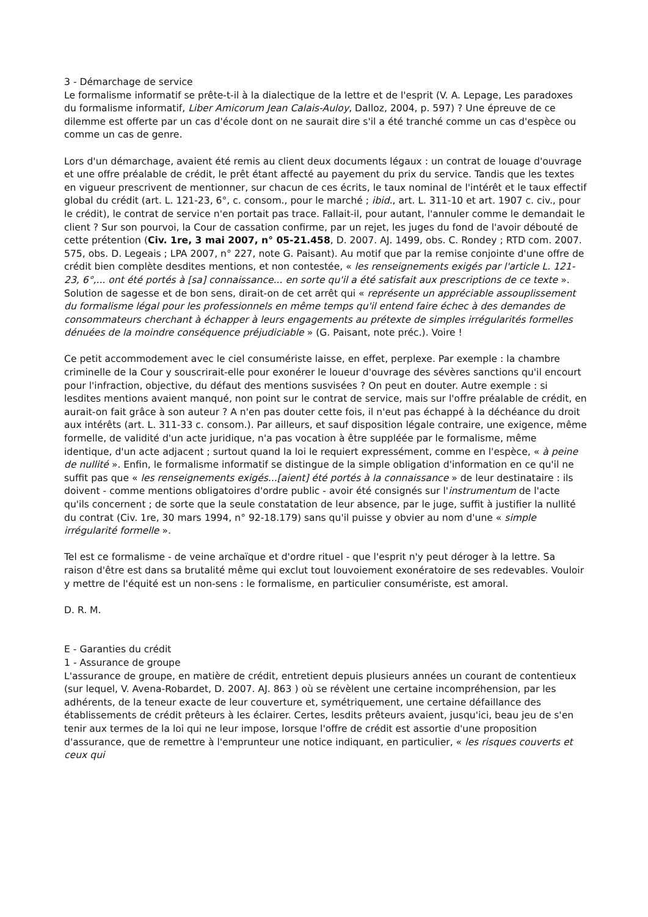3 - Démarchage de service
Le formalisme informatif se prête-t-il à la dialectique de la lettre et de l'esprit (V. A. Lepage, Les paradoxes du formalisme informatif, Liber Amicorum Jean Calais-Auloy, Dalloz, 2004, p. 597) ? Une épreuve de ce dilemme est offerte par un cas d'école dont on ne saurait dire s'il a été tranché comme un cas d'espèce ou comme un cas de genre.
Lors d'un démarchage, avaient été remis au client deux documents légaux : un contrat de louage d'ouvrage et une offre préalable de crédit, le prêt étant affecté au payement du prix du service. Tandis que les textes en vigueur prescrivent de mentionner, sur chacun de ces écrits, le taux nominal de l'intérêt et le taux effectif global du crédit (art. L. 121-23, 6°, c. consom., pour le marché ; ibid., art. L. 311-10 et art. 1907 c. civ., pour le crédit), le contrat de service n'en portait pas trace. Fallait-il, pour autant, l'annuler comme le demandait le client ? Sur son pourvoi, la Cour de cassation confirme, par un rejet, les juges du fond de l'avoir débouté de cette prétention (Civ. 1re, 3 mai 2007, n° 05-21.458, D. 2007. AJ. 1499, obs. C. Rondey ; RTD com. 2007. 575, obs. D. Legeais ; LPA 2007, n° 227, note G. Paisant). Au motif que par la remise conjointe d'une offre de crédit bien complète desdites mentions, et non contestée, « les renseignements exigés par l'article L. 121-23, 6°,... ont été portés à [sa] connaissance... en sorte qu'il a été satisfait aux prescriptions de ce texte ». Solution de sagesse et de bon sens, dirait-on de cet arrêt qui « représente un appréciable assouplissement du formalisme légal pour les professionnels en même temps qu'il entend faire échec à des demandes de consommateurs cherchant à échapper à leurs engagements au prétexte de simples irrégularités formelles dénuées de la moindre conséquence préjudiciable » (G. Paisant, note préc.). Voire !
Ce petit accommodement avec le ciel consumériste laisse, en effet, perplexe. Par exemple : la chambre criminelle de la Cour y souscrirait-elle pour exonérer le loueur d'ouvrage des sévères sanctions qu'il encourt pour l'infraction, objective, du défaut des mentions susvisées ? On peut en douter. Autre exemple : si lesdites mentions avaient manqué, non point sur le contrat de service, mais sur l'offre préalable de crédit, en aurait-on fait grâce à son auteur ? A n'en pas douter cette fois, il n'eut pas échappé à la déchéance du droit aux intérêts (art. L. 311-33 c. consom.). Par ailleurs, et sauf disposition légale contraire, une exigence, même formelle, de validité d'un acte juridique, n'a pas vocation à être suppléée par le formalisme, même identique, d'un acte adjacent ; surtout quand la loi le requiert expressément, comme en l'espèce, « à peine de nullité ». Enfin, le formalisme informatif se distingue de la simple obligation d'information en ce qu'il ne suffit pas que « les renseignements exigés...[aient] été portés à la connaissance » de leur destinataire : ils doivent - comme mentions obligatoires d'ordre public - avoir été consignés sur l'instrumentum de l'acte qu'ils concernent ; de sorte que la seule constatation de leur absence, par le juge, suffit à justifier la nullité du contrat (Civ. 1re, 30 mars 1994, n° 92-18.179) sans qu'il puisse y obvier au nom d'une « simple irrégularité formelle ».
Tel est ce formalisme - de veine archaïque et d'ordre rituel - que l'esprit n'y peut déroger à la lettre. Sa raison d'être est dans sa brutalité même qui exclut tout louvoiement exonératoire de ses redevables. Vouloir y mettre de l'équité est un non-sens : le formalisme, en particulier consumériste, est amoral.
D. R. M.
E - Garanties du crédit
1 - Assurance de groupe
L'assurance de groupe, en matière de crédit, entretient depuis plusieurs années un courant de contentieux (sur lequel, V. Avena-Robardet, D. 2007. AJ. 863 ) où se révèlent une certaine incompréhension, par les adhérents, de la teneur exacte de leur couverture et, symétriquement, une certaine défaillance des établissements de crédit prêteurs à les éclairer. Certes, lesdits prêteurs avaient, jusqu'ici, beau jeu de s'en tenir aux termes de la loi qui ne leur impose, lorsque l'offre de crédit est assortie d'une proposition d'assurance, que de remettre à l'emprunteur une notice indiquant, en particulier, « les risques couverts et ceux qui